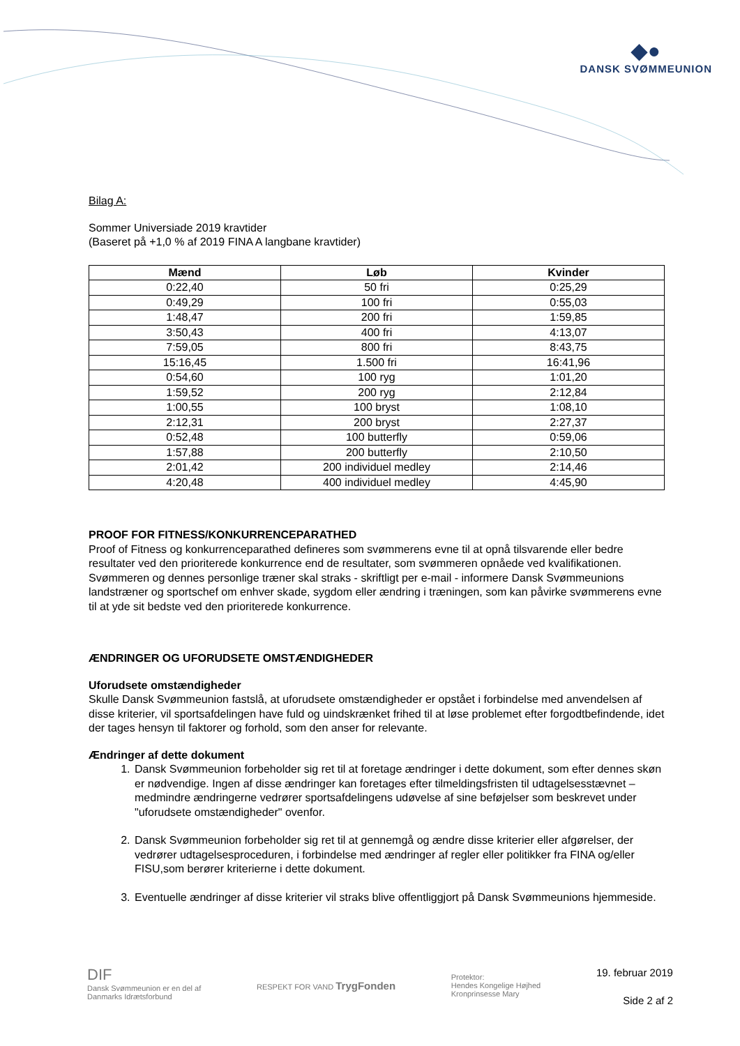◆●
DANSK SVØMMEUNION
Bilag A:
Sommer Universiade 2019 kravtider
(Baseret på +1,0 % af 2019 FINA A langbane kravtider)
| Mænd | Løb | Kvinder |
| --- | --- | --- |
| 0:22,40 | 50 fri | 0:25,29 |
| 0:49,29 | 100 fri | 0:55,03 |
| 1:48,47 | 200 fri | 1:59,85 |
| 3:50,43 | 400 fri | 4:13,07 |
| 7:59,05 | 800 fri | 8:43,75 |
| 15:16,45 | 1.500 fri | 16:41,96 |
| 0:54,60 | 100 ryg | 1:01,20 |
| 1:59,52 | 200 ryg | 2:12,84 |
| 1:00,55 | 100 bryst | 1:08,10 |
| 2:12,31 | 200 bryst | 2:27,37 |
| 0:52,48 | 100 butterfly | 0:59,06 |
| 1:57,88 | 200 butterfly | 2:10,50 |
| 2:01,42 | 200 individuel medley | 2:14,46 |
| 4:20,48 | 400 individuel medley | 4:45,90 |
PROOF FOR FITNESS/KONKURRENCEPARATHED
Proof of Fitness og konkurrenceparathed defineres som svømmerens evne til at opnå tilsvarende eller bedre resultater ved den prioriterede konkurrence end de resultater, som svømmeren opnåede ved kvalifikationen.
Svømmeren og dennes personlige træner skal straks - skriftligt per e-mail - informere Dansk Svømmeunions landstræner og sportschef om enhver skade, sygdom eller ændring i træningen, som kan påvirke svømmerens evne til at yde sit bedste ved den prioriterede konkurrence.
ÆNDRINGER OG UFORUDSETE OMSTÆNDIGHEDER
Uforudsete omstændigheder
Skulle Dansk Svømmeunion fastslå, at uforudsete omstændigheder er opstået i forbindelse med anvendelsen af disse kriterier, vil sportsafdelingen have fuld og uindskrænket frihed til at løse problemet efter forgodtbefindende, idet der tages hensyn til faktorer og forhold, som den anser for relevante.
Ændringer af dette dokument
1. Dansk Svømmeunion forbeholder sig ret til at foretage ændringer i dette dokument, som efter dennes skøn er nødvendige. Ingen af disse ændringer kan foretages efter tilmeldingsfristen til udtagelsesstævnet – medmindre ændringerne vedrører sportsafdelingens udøvelse af sine beføjelser som beskrevet under "uforudsete omstændigheder" ovenfor.
2. Dansk Svømmeunion forbeholder sig ret til at gennemgå og ændre disse kriterier eller afgørelser, der vedrører udtagelsesproceduren, i forbindelse med ændringer af regler eller politikker fra FINA og/eller FISU,som berører kriterierne i dette dokument.
3. Eventuelle ændringer af disse kriterier vil straks blive offentliggjort på Dansk Svømmeunions hjemmeside.
DIF
Dansk Svømmeunion er en del af
Danmarks Idrætsforbund
RESPEKT FOR VAND TrygFonden
Protektor:
Hendes Kongelige Højhed
Kronprinsesse Mary
19. februar 2019
Side 2 af 2